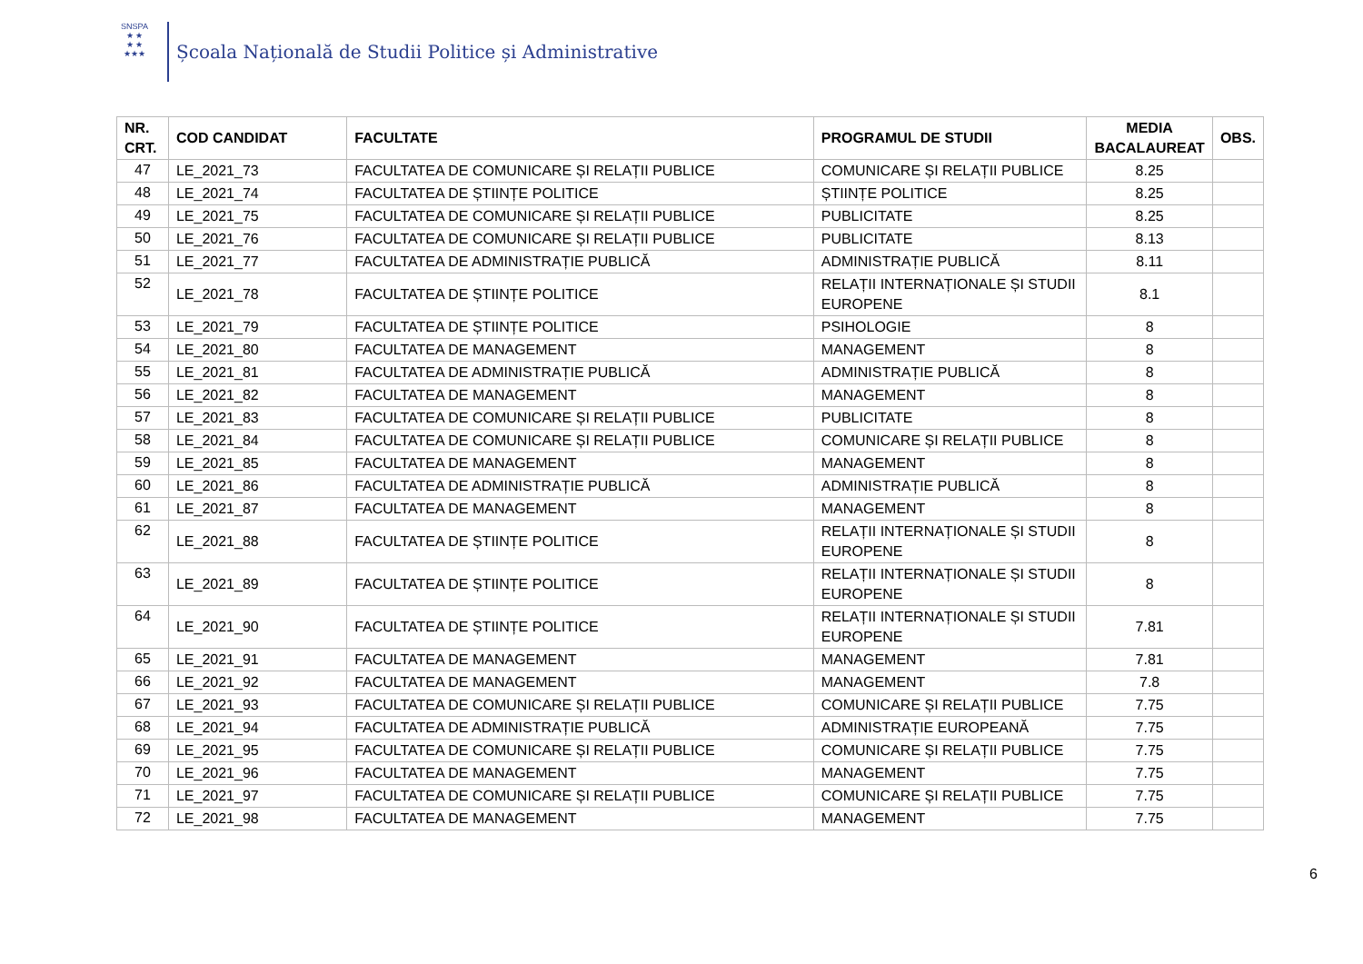SNSPA
★ ★
★ ★
★★★
Școala Națională de Studii Politice și Administrative
| NR. CRT. | COD CANDIDAT | FACULTATE | PROGRAMUL DE STUDII | MEDIA BACALAUREAT | OBS. |
| --- | --- | --- | --- | --- | --- |
| 47 | LE_2021_73 | FACULTATEA DE COMUNICARE ȘI RELAȚII PUBLICE | COMUNICARE ȘI RELAȚII PUBLICE | 8.25 | |
| 48 | LE_2021_74 | FACULTATEA DE ȘTIINȚE POLITICE | ȘTIINȚE POLITICE | 8.25 | |
| 49 | LE_2021_75 | FACULTATEA DE COMUNICARE ȘI RELAȚII PUBLICE | PUBLICITATE | 8.25 | |
| 50 | LE_2021_76 | FACULTATEA DE COMUNICARE ȘI RELAȚII PUBLICE | PUBLICITATE | 8.13 | |
| 51 | LE_2021_77 | FACULTATEA DE ADMINISTRAȚIE PUBLICĂ | ADMINISTRAȚIE PUBLICĂ | 8.11 | |
| 52 | LE_2021_78 | FACULTATEA DE ȘTIINȚE POLITICE | RELAȚII INTERNAȚIONALE ȘI STUDII EUROPENE | 8.1 | |
| 53 | LE_2021_79 | FACULTATEA DE ȘTIINȚE POLITICE | PSIHOLOGIE | 8 | |
| 54 | LE_2021_80 | FACULTATEA DE MANAGEMENT | MANAGEMENT | 8 | |
| 55 | LE_2021_81 | FACULTATEA DE ADMINISTRAȚIE PUBLICĂ | ADMINISTRAȚIE PUBLICĂ | 8 | |
| 56 | LE_2021_82 | FACULTATEA DE MANAGEMENT | MANAGEMENT | 8 | |
| 57 | LE_2021_83 | FACULTATEA DE COMUNICARE ȘI RELAȚII PUBLICE | PUBLICITATE | 8 | |
| 58 | LE_2021_84 | FACULTATEA DE COMUNICARE ȘI RELAȚII PUBLICE | COMUNICARE ȘI RELAȚII PUBLICE | 8 | |
| 59 | LE_2021_85 | FACULTATEA DE MANAGEMENT | MANAGEMENT | 8 | |
| 60 | LE_2021_86 | FACULTATEA DE ADMINISTRAȚIE PUBLICĂ | ADMINISTRAȚIE PUBLICĂ | 8 | |
| 61 | LE_2021_87 | FACULTATEA DE MANAGEMENT | MANAGEMENT | 8 | |
| 62 | LE_2021_88 | FACULTATEA DE ȘTIINȚE POLITICE | RELAȚII INTERNAȚIONALE ȘI STUDII EUROPENE | 8 | |
| 63 | LE_2021_89 | FACULTATEA DE ȘTIINȚE POLITICE | RELAȚII INTERNAȚIONALE ȘI STUDII EUROPENE | 8 | |
| 64 | LE_2021_90 | FACULTATEA DE ȘTIINȚE POLITICE | RELAȚII INTERNAȚIONALE ȘI STUDII EUROPENE | 7.81 | |
| 65 | LE_2021_91 | FACULTATEA DE MANAGEMENT | MANAGEMENT | 7.81 | |
| 66 | LE_2021_92 | FACULTATEA DE MANAGEMENT | MANAGEMENT | 7.8 | |
| 67 | LE_2021_93 | FACULTATEA DE COMUNICARE ȘI RELAȚII PUBLICE | COMUNICARE ȘI RELAȚII PUBLICE | 7.75 | |
| 68 | LE_2021_94 | FACULTATEA DE ADMINISTRAȚIE PUBLICĂ | ADMINISTRAȚIE EUROPEANĂ | 7.75 | |
| 69 | LE_2021_95 | FACULTATEA DE COMUNICARE ȘI RELAȚII PUBLICE | COMUNICARE ȘI RELAȚII PUBLICE | 7.75 | |
| 70 | LE_2021_96 | FACULTATEA DE MANAGEMENT | MANAGEMENT | 7.75 | |
| 71 | LE_2021_97 | FACULTATEA DE COMUNICARE ȘI RELAȚII PUBLICE | COMUNICARE ȘI RELAȚII PUBLICE | 7.75 | |
| 72 | LE_2021_98 | FACULTATEA DE MANAGEMENT | MANAGEMENT | 7.75 | |
6